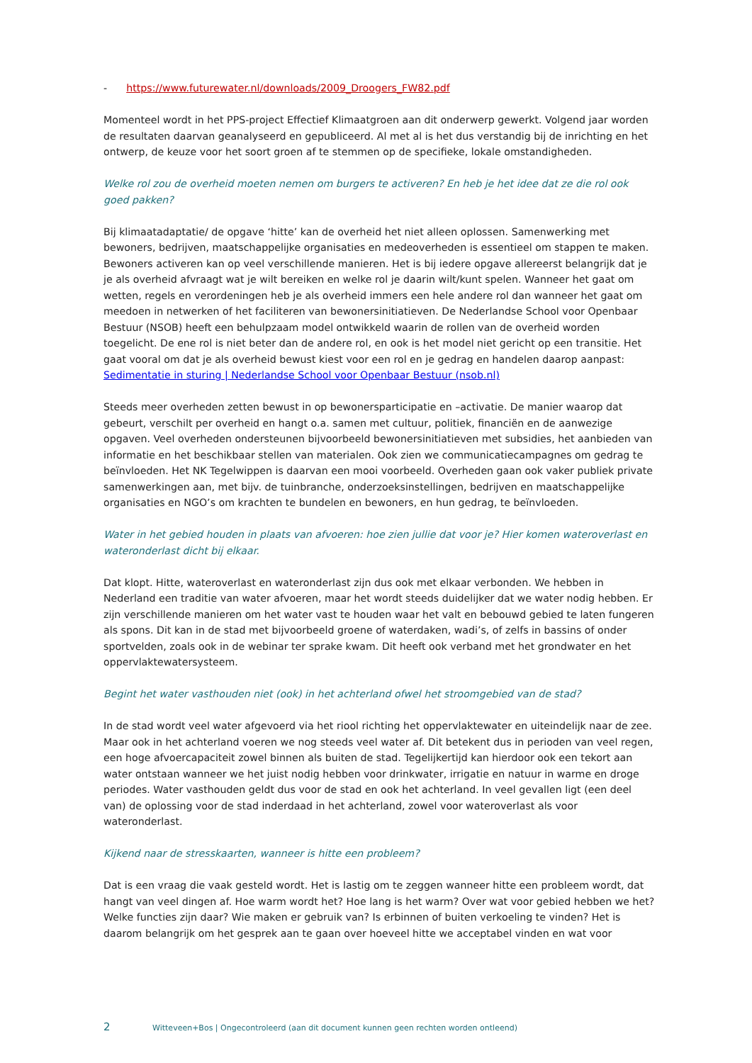- https://www.futurewater.nl/downloads/2009_Droogers_FW82.pdf
Momenteel wordt in het PPS-project Effectief Klimaatgroen aan dit onderwerp gewerkt. Volgend jaar worden de resultaten daarvan geanalyseerd en gepubliceerd. Al met al is het dus verstandig bij de inrichting en het ontwerp, de keuze voor het soort groen af te stemmen op de specifieke, lokale omstandigheden.
Welke rol zou de overheid moeten nemen om burgers te activeren? En heb je het idee dat ze die rol ook goed pakken?
Bij klimaatadaptatie/ de opgave ‘hitte’ kan de overheid het niet alleen oplossen. Samenwerking met bewoners, bedrijven, maatschappelijke organisaties en medeoverheden is essentieel om stappen te maken. Bewoners activeren kan op veel verschillende manieren. Het is bij iedere opgave allereerst belangrijk dat je je als overheid afvraagt wat je wilt bereiken en welke rol je daarin wilt/kunt spelen. Wanneer het gaat om wetten, regels en verordeningen heb je als overheid immers een hele andere rol dan wanneer het gaat om meedoen in netwerken of het faciliteren van bewonersinitiatieven. De Nederlandse School voor Openbaar Bestuur (NSOB) heeft een behulpzaam model ontwikkeld waarin de rollen van de overheid worden toegelicht. De ene rol is niet beter dan de andere rol, en ook is het model niet gericht op een transitie. Het gaat vooral om dat je als overheid bewust kiest voor een rol en je gedrag en handelen daarop aanpast: Sedimentatie in sturing | Nederlandse School voor Openbaar Bestuur (nsob.nl)
Steeds meer overheden zetten bewust in op bewonersparticipatie en –activatie. De manier waarop dat gebeurt, verschilt per overheid en hangt o.a. samen met cultuur, politiek, financiën en de aanwezige opgaven. Veel overheden ondersteunen bijvoorbeeld bewonersinitiatieven met subsidies, het aanbieden van informatie en het beschikbaar stellen van materialen. Ook zien we communicatiecampagnes om gedrag te beïnvloeden. Het NK Tegelwippen is daarvan een mooi voorbeeld. Overheden gaan ook vaker publiek private samenwerkingen aan, met bijv. de tuinbranche, onderzoeksinstellingen, bedrijven en maatschappelijke organisaties en NGO’s om krachten te bundelen en bewoners, en hun gedrag, te beïnvloeden.
Water in het gebied houden in plaats van afvoeren: hoe zien jullie dat voor je? Hier komen wateroverlast en wateronderlast dicht bij elkaar.
Dat klopt. Hitte, wateroverlast en wateronderlast zijn dus ook met elkaar verbonden. We hebben in Nederland een traditie van water afvoeren, maar het wordt steeds duidelijker dat we water nodig hebben. Er zijn verschillende manieren om het water vast te houden waar het valt en bebouwd gebied te laten fungeren als spons. Dit kan in de stad met bijvoorbeeld groene of waterdaken, wadi’s, of zelfs in bassins of onder sportvelden, zoals ook in de webinar ter sprake kwam. Dit heeft ook verband met het grondwater en het oppervlaktewatersysteem.
Begint het water vasthouden niet (ook) in het achterland ofwel het stroomgebied van de stad?
In de stad wordt veel water afgevoerd via het riool richting het oppervlaktewater en uiteindelijk naar de zee. Maar ook in het achterland voeren we nog steeds veel water af. Dit betekent dus in perioden van veel regen, een hoge afvoercapaciteit zowel binnen als buiten de stad. Tegelijkertijd kan hierdoor ook een tekort aan water ontstaan wanneer we het juist nodig hebben voor drinkwater, irrigatie en natuur in warme en droge periodes. Water vasthouden geldt dus voor de stad en ook het achterland. In veel gevallen ligt (een deel van) de oplossing voor de stad inderdaad in het achterland, zowel voor wateroverlast als voor wateronderlast.
Kijkend naar de stresskaarten, wanneer is hitte een probleem?
Dat is een vraag die vaak gesteld wordt. Het is lastig om te zeggen wanneer hitte een probleem wordt, dat hangt van veel dingen af. Hoe warm wordt het? Hoe lang is het warm? Over wat voor gebied hebben we het? Welke functies zijn daar? Wie maken er gebruik van? Is erbinnen of buiten verkoeling te vinden? Het is daarom belangrijk om het gesprek aan te gaan over hoeveel hitte we acceptabel vinden en wat voor
2 Witteveen+Bos | Ongecontroleerd (aan dit document kunnen geen rechten worden ontleend)